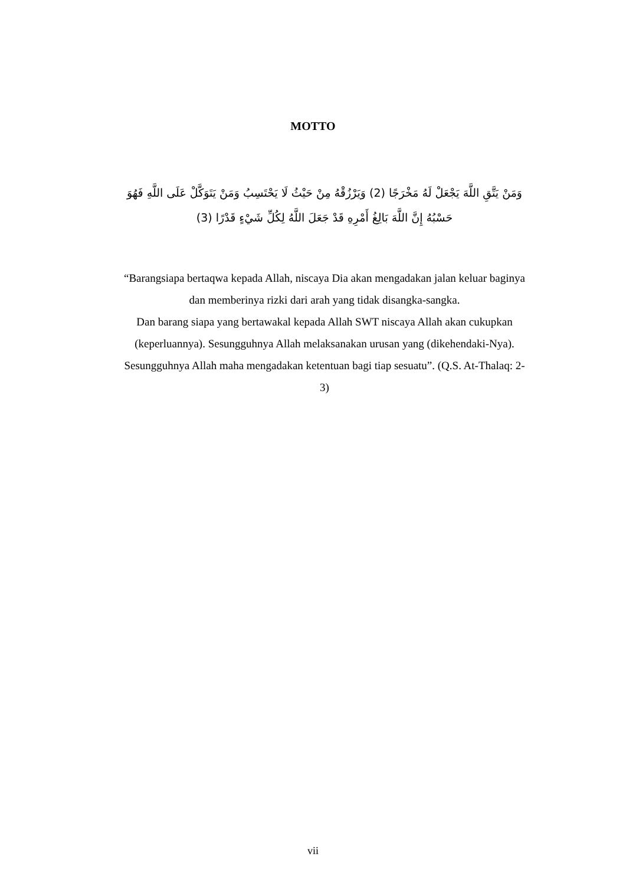MOTTO
وَمَنْ يَتَّقِ اللَّهَ يَجْعَلْ لَهُ مَخْرَجًا (2) وَيَرْزُقْهُ مِنْ حَيْثُ لَا يَحْتَسِبُ وَمَنْ يَتَوَكَّلْ عَلَى اللَّهِ فَهُوَ حَسْبُهُ إِنَّ اللَّهَ بَالِغُ أَمْرِهِ قَدْ جَعَلَ اللَّهُ لِكُلِّ شَيْءٍ قَدْرًا (3)
“Barangsiapa bertaqwa kepada Allah, niscaya Dia akan mengadakan jalan keluar baginya dan memberinya rizki dari arah yang tidak disangka-sangka.
Dan barang siapa yang bertawakal kepada Allah SWT niscaya Allah akan cukupkan (keperluannya). Sesungguhnya Allah melaksanakan urusan yang (dikehendaki-Nya). Sesungguhnya Allah maha mengadakan ketentuan bagi tiap sesuatu”. (Q.S. At-Thalaq: 2-3)
vii